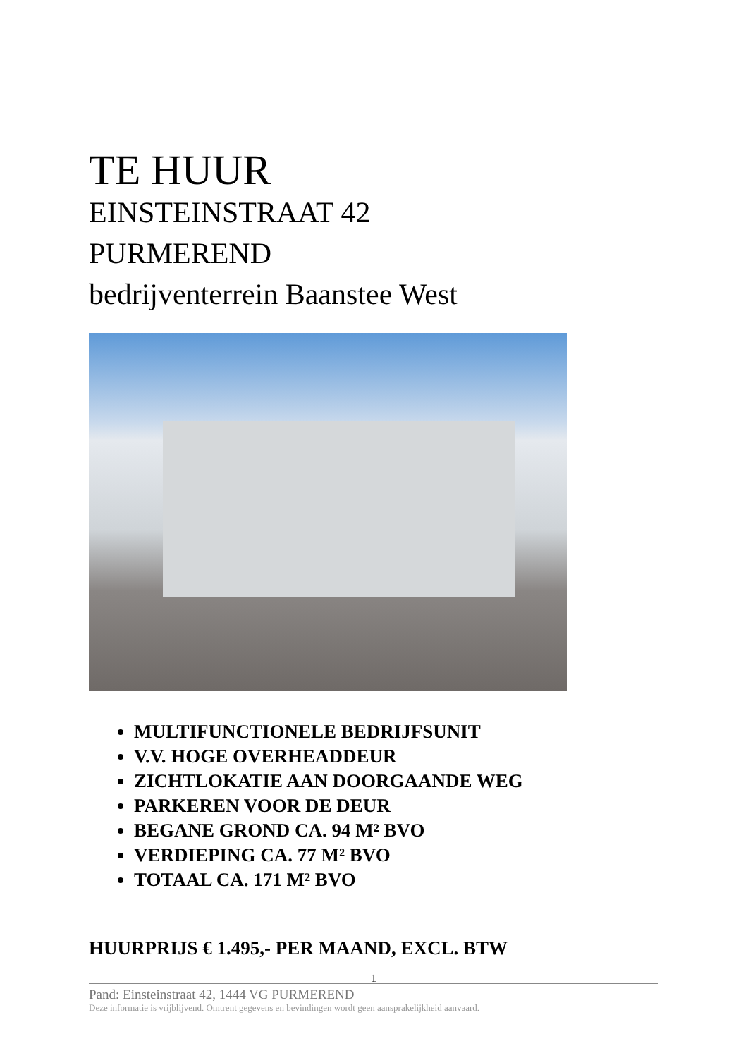TE HUUR
EINSTEINSTRAAT 42
PURMEREND
bedrijventerrein Baanstee West
MULTIFUNCTIONELE BEDRIJFSUNIT
V.V. HOGE OVERHEADDEUR
ZICHTLOKATIE AAN DOORGAANDE WEG
PARKEREN VOOR DE DEUR
BEGANE GROND CA. 94 M² BVO
VERDIEPING CA. 77 M² BVO
TOTAAL CA. 171 M² BVO
HUURPRIJS € 1.495,- PER MAAND, EXCL. BTW
1
Pand: Einsteinstraat 42, 1444 VG PURMEREND
Deze informatie is vrijblijvend. Omtrent gegevens en bevindingen wordt geen aansprakelijkheid aanvaard.